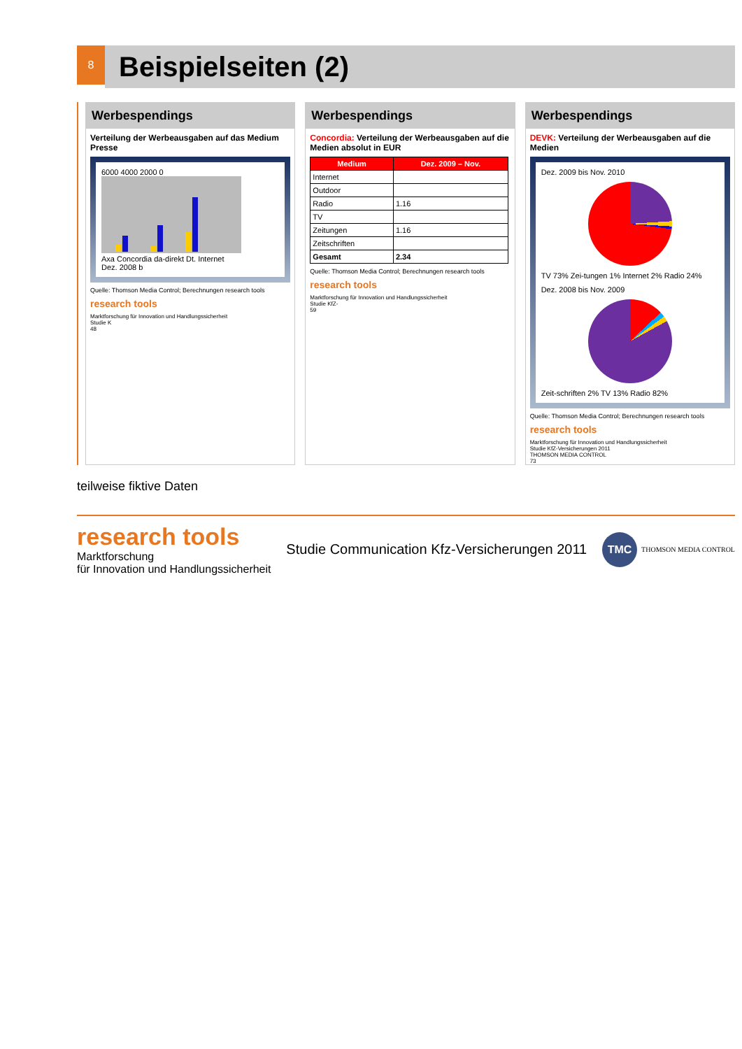8
Beispielseiten (2)
Werbespendings
Verteilung der Werbeausgaben auf das Medium Presse
6000 4000 2000 0
Axa Concordia da-direkt Dt. Internet
Dez. 2008 b
Quelle: Thomson Media Control; Berechnungen research tools
research tools
Marktforschung für Innovation und Handlungssicherheit
Studie K
48
Werbespendings
Concordia: Verteilung der Werbeausgaben auf die Medien absolut in EUR
| Medium | Dez. 2009 – Nov. |
| --- | --- |
| Internet | |
| Outdoor | |
| Radio | 1.16 |
| TV | |
| Zeitungen | 1.16 |
| Zeitschriften | |
| Gesamt | 2.34 |
Quelle: Thomson Media Control; Berechnungen research tools
research tools
Marktforschung für Innovation und Handlungssicherheit
Studie KfZ-
59
Werbespendings
DEVK: Verteilung der Werbeausgaben auf die Medien
Dez. 2009 bis Nov. 2010
TV 73% Zei-tungen 1% Internet 2% Radio 24%
Dez. 2008 bis Nov. 2009
Zeit-schriften 2% TV 13% Radio 82%
Quelle: Thomson Media Control; Berechnungen research tools
research tools
Marktforschung für Innovation und Handlungssicherheit
Studie KfZ-Versicherungen 2011
THOMSON MEDIA CONTROL
73
teilweise fiktive Daten
research tools
Marktforschung
für Innovation und Handlungssicherheit
Studie Communication Kfz-Versicherungen 2011
TMC
THOMSON MEDIA CONTROL